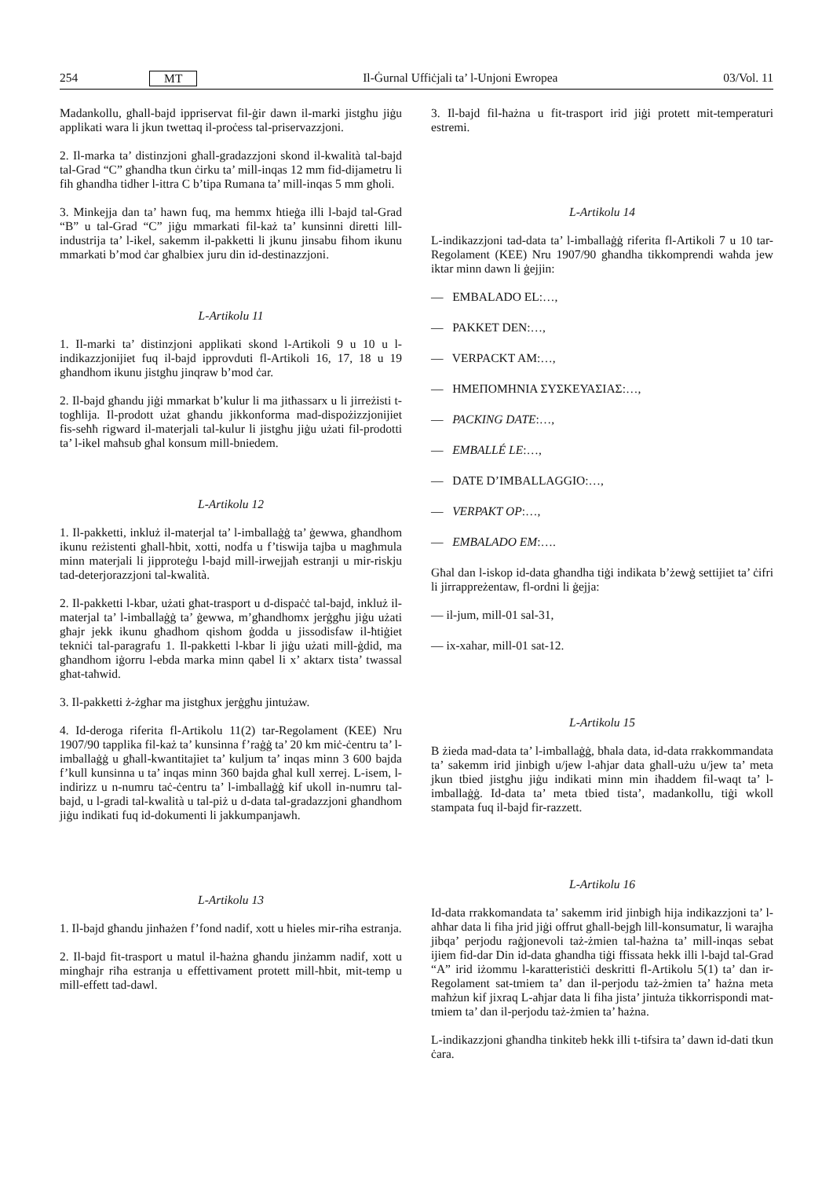254 MT Il-Ġurnal Uffiċjali ta’ l-Unjoni Ewropea 03/Vol. 11
Madankollu, għall-bajd ippriservat fil-ġir dawn il-marki jistgħu jiġu applikati wara li jkun twettaq il-proċess tal-priservazzjoni.
2. Il-marka ta’ distinzjoni għall-gradazzjoni skond il-kwalità tal-bajd tal-Grad “C” għandha tkun ċirku ta’ mill-inqas 12 mm fid-dijametru li fih għandha tidher l-ittra C b’tipa Rumana ta’ mill-inqas 5 mm għoli.
3. Minkejja dan ta’ hawn fuq, ma hemmx ħtieġa illi l-bajd tal-Grad “B” u tal-Grad “C” jiġu mmarkati fil-każ ta’ kunsinni diretti lill-industrija ta’ l-ikel, sakemm il-pakketti li jkunu jinsabu fihom ikunu mmarkati b’mod ċar għalbiex juru din id-destinazzjoni.
L-Artikolu 11
1. Il-marki ta’ distinzjoni applikati skond l-Artikoli 9 u 10 u l-indikazzjonijiet fuq il-bajd ipprovduti fl-Artikoli 16, 17, 18 u 19 għandhom ikunu jistgħu jinqraw b’mod ċar.
2. Il-bajd għandu jiġi mmarkat b’kulur li ma jitħassarx u li jirreżisti t-togħlija. Il-prodott użat għandu jikkonforma mad-dispożizzjonijiet fis-seħħ rigward il-materjali tal-kulur li jistgħu jiġu użati fil-prodotti ta’ l-ikel maħsub għal konsum mill-bniedem.
L-Artikolu 12
1. Il-pakketti, inkluż il-materjal ta’ l-imballaġġ ta’ ġewwa, għandhom ikunu reżistenti għall-ħbit, xotti, nodfa u f’tiswija tajba u magħmula minn materjali li jipproteġu l-bajd mill-irwejjaħ estranji u mir-riskju tad-deterjorazzjoni tal-kwalità.
2. Il-pakketti l-kbar, użati għat-trasport u d-dispaċċ tal-bajd, inkluż il-materjal ta’ l-imballaġġ ta’ ġewwa, m’għandhomx jerġgħu jiġu użati għajr jekk ikunu għadhom qishom ġodda u jissodisfaw il-ħtiġiet tekniċi tal-paragrafu 1. Il-pakketti l-kbar li jiġu użati mill-ġdid, ma għandhom iġorru l-ebda marka minn qabel li x’ aktarx tista’ twassal għat-taħwid.
3. Il-pakketti ż-żgħar ma jistgħux jerġgħu jintużaw.
4. Id-deroga riferita fl-Artikolu 11(2) tar-Regolament (KEE) Nru 1907/90 tapplika fil-każ ta’ kunsinna f’raġġ ta’ 20 km miċ-ċentru ta’ l-imballaġġ u għall-kwantitajiet ta’ kuljum ta’ inqas minn 3 600 bajda f’kull kunsinna u ta’ inqas minn 360 bajda għal kull xerrej. L-isem, l-indirizz u n-numru taċ-ċentru ta’ l-imballaġġ kif ukoll in-numru tal-bajd, u l-gradi tal-kwalità u tal-piż u d-data tal-gradazzjoni għandhom jiġu indikati fuq id-dokumenti li jakkumpanjawh.
L-Artikolu 13
1. Il-bajd għandu jinħażen f’fond nadif, xott u ħieles mir-riħa estranja.
2. Il-bajd fit-trasport u matul il-ħażna għandu jinżamm nadif, xott u mingħajr riħa estranja u effettivament protett mill-ħbit, mit-temp u mill-effett tad-dawl.
3. Il-bajd fil-ħażna u fit-trasport irid jiġi protett mit-temperaturi estremi.
L-Artikolu 14
L-indikazzjoni tad-data ta’ l-imballaġġ riferita fl-Artikoli 7 u 10 tar-Regolament (KEE) Nru 1907/90 għandha tikkomprendi waħda jew iktar minn dawn li ġejjin:
— EMBALADO EL:…,
— PAKKET DEN:…,
— VERPACKT AM:…,
— ΗΜΕΠΟΜΗΝΙΑ ΣΥΣΚΕΥΑΣΙΑΣ:…,
— PACKING DATE:…,
— EMBALLÉ LE:…,
— DATE D’IMBALLAGGIO:…,
— VERPAKT OP:…,
— EMBALADO EM:….
Għal dan l-iskop id-data għandha tiġi indikata b’żewġ settijiet ta’ ċifri li jirrappreżentaw, fl-ordni li ġejja:
— il-jum, mill-01 sal-31,
— ix-xahar, mill-01 sat-12.
L-Artikolu 15
B żieda mad-data ta’ l-imballaġġ, bħala data, id-data rrakkommandata ta’ sakemm irid jinbigħ u/jew l-aħjar data għall-użu u/jew ta’ meta jkun tbied jistgħu jiġu indikati minn min iħaddem fil-waqt ta’ l-imballaġġ. Id-data ta’ meta tbied tista’, madankollu, tiġi wkoll stampata fuq il-bajd fir-razzett.
L-Artikolu 16
Id-data rrakkomandata ta’ sakemm irid jinbigħ hija indikazzjoni ta’ l-aħħar data li fiha jrid jiġi offrut għall-bejgħ lill-konsumatur, li warajha jibqa’ perjodu raġjonevoli taż-żmien tal-ħażna ta’ mill-inqas sebat ijiem fid-dar Din id-data għandha tiġi ffissata hekk illi l-bajd tal-Grad “A” irid iżommu l-karatteristiċi deskritti fl-Artikolu 5(1) ta’ dan ir-Regolament sat-tmiem ta’ dan il-perjodu taż-żmien ta’ ħażna meta maħżun kif jixraq L-aħjar data li fiha jista’ jintuża tikkorrispondi mat-tmiem ta’ dan il-perjodu taż-żmien ta’ ħażna.
L-indikazzjoni għandha tinkiteb hekk illi t-tifsira ta’ dawn id-dati tkun ċara.